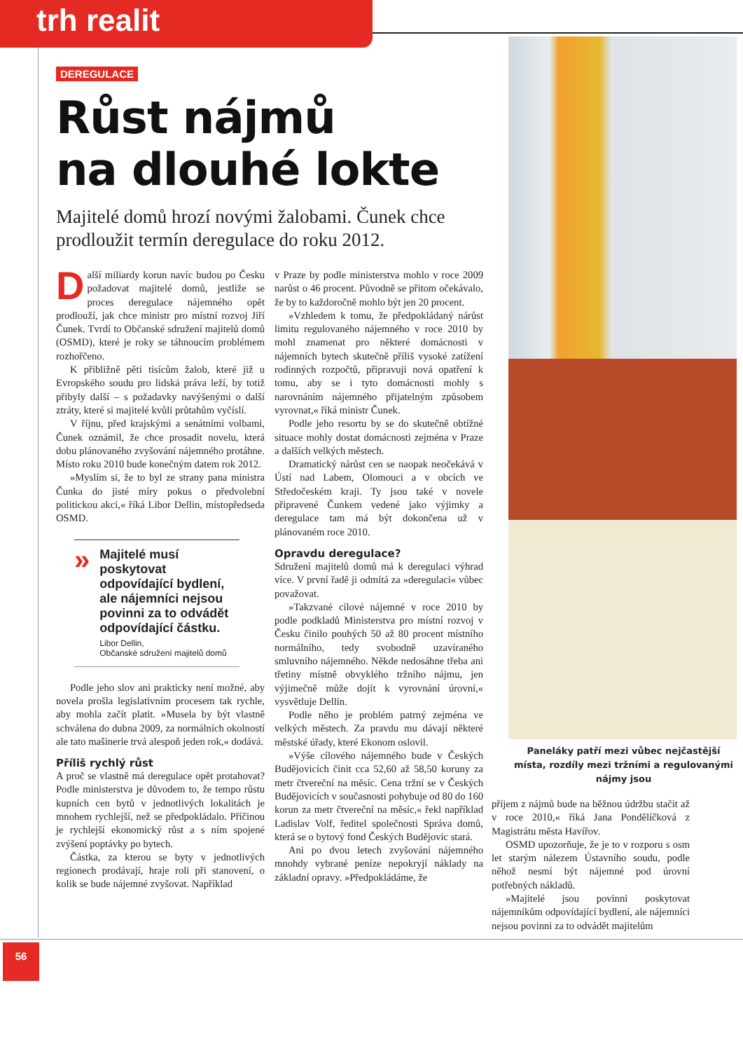trh realit
DEREGULACE
Růst nájmů
na dlouhé lokte
Majitelé domů hrozí novými žalobami. Čunek chce prodloužit termín deregulace do roku 2012.
Další miliardy korun navíc budou po Česku požadovat majitelé domů, jestliže se proces deregulace nájemného opět prodlouží, jak chce ministr pro místní rozvoj Jiří Čunek. Tvrdí to Občanské sdružení majitelů domů (OSMD), které je roky se táhnoucím problémem rozhořčeno.
K přibližně pěti tisícům žalob, které již u Evropského soudu pro lidská práva leží, by totiž přibyly další – s požadavky navýšenými o další ztráty, které si majitelé kvůli průtahům vyčíslí.
V říjnu, před krajskými a senátními volbami, Čunek oznámil, že chce prosadit novelu, která dobu plánovaného zvyšování nájemného protáhne. Místo roku 2010 bude konečným datem rok 2012.
»Myslím si, že to byl ze strany pana ministra Čunka do jisté míry pokus o předvolební politickou akci,« říká Libor Dellin, místopředseda OSMD.
»
Majitelé musí poskytovat odpovídající bydlení, ale nájemníci nejsou povinni za to odvádět odpovídající částku.
Libor Dellin,
Občanské sdružení majitelů domů
Podle jeho slov ani prakticky není možné, aby novela prošla legislativním procesem tak rychle, aby mohla začít platit. »Musela by být vlastně schválena do dubna 2009, za normálních okolností ale tato mašinerie trvá alespoň jeden rok,« dodává.
Příliš rychlý růst
A proč se vlastně má deregulace opět protahovat? Podle ministerstva je důvodem to, že tempo růstu kupních cen bytů v jednotlivých lokalitách je mnohem rychlejší, než se předpokládalo. Příčinou je rychlejší ekonomický růst a s ním spojené zvýšení poptávky po bytech.
Částka, za kterou se byty v jednotlivých regionech prodávají, hraje roli při stanovení, o kolik se bude nájemné zvyšovat. Například
v Praze by podle ministerstva mohlo v roce 2009 narůst o 46 procent. Původně se přitom očekávalo, že by to každoročně mohlo být jen 20 procent.
»Vzhledem k tomu, že předpokládaný nárůst limitu regulovaného nájemného v roce 2010 by mohl znamenat pro některé domácnosti v nájemních bytech skutečně příliš vysoké zatížení rodinných rozpočtů, připravuji nová opatření k tomu, aby se i tyto domácnosti mohly s narovnáním nájemného přijatelným způsobem vyrovnat,« říká ministr Čunek.
Podle jeho resortu by se do skutečně obtížné situace mohly dostat domácnosti zejména v Praze a dalších velkých městech.
Dramatický nárůst cen se naopak neočekává v Ústí nad Labem, Olomouci a v obcích ve Středočeském kraji. Ty jsou také v novele připravené Čunkem vedené jako výjimky a deregulace tam má být dokončena už v plánovaném roce 2010.
Opravdu deregulace?
Sdružení majitelů domů má k deregulaci výhrad více. V první řadě ji odmítá za »deregulaci« vůbec považovat.
»Takzvané cílové nájemné v roce 2010 by podle podkladů Ministerstva pro místní rozvoj v Česku činilo pouhých 50 až 80 procent místního normálního, tedy svobodně uzavíraného smluvního nájemného. Někde nedosáhne třeba ani třetiny místně obvyklého tržního nájmu, jen výjimečně může dojít k vyrovnání úrovní,« vysvětluje Dellin.
Podle něho je problém patrný zejména ve velkých městech. Za pravdu mu dávají některé městské úřady, které Ekonom oslovil.
»Výše cílového nájemného bude v Českých Budějovicích činit cca 52,60 až 58,50 koruny za metr čtvereční na měsíc. Cena tržní se v Českých Budějovicích v současnosti pohybuje od 80 do 160 korun za metr čtvereční na měsíc,« řekl například Ladislav Volf, ředitel společnosti Správa domů, která se o bytový fond Českých Budějovic stará.
Ani po dvou letech zvyšování nájemného mnohdy vybrané peníze nepokryjí náklady na základní opravy. »Předpokládáme, že
Paneláky patří mezi vůbec nejčastější místa, rozdíly mezi tržními a regulovanými nájmy jsou
příjem z nájmů bude na běžnou údržbu stačit až v roce 2010,« říká Jana Pondělíčková z Magistrátu města Havířov.
OSMD upozorňuje, že je to v rozporu s osm let starým nálezem Ústavního soudu, podle něhož nesmí být nájemné pod úrovní potřebných nákladů.
»Majitelé jsou povinni poskytovat nájemníkům odpovídající bydlení, ale nájemníci nejsou povinni za to odvádět majitelům
56